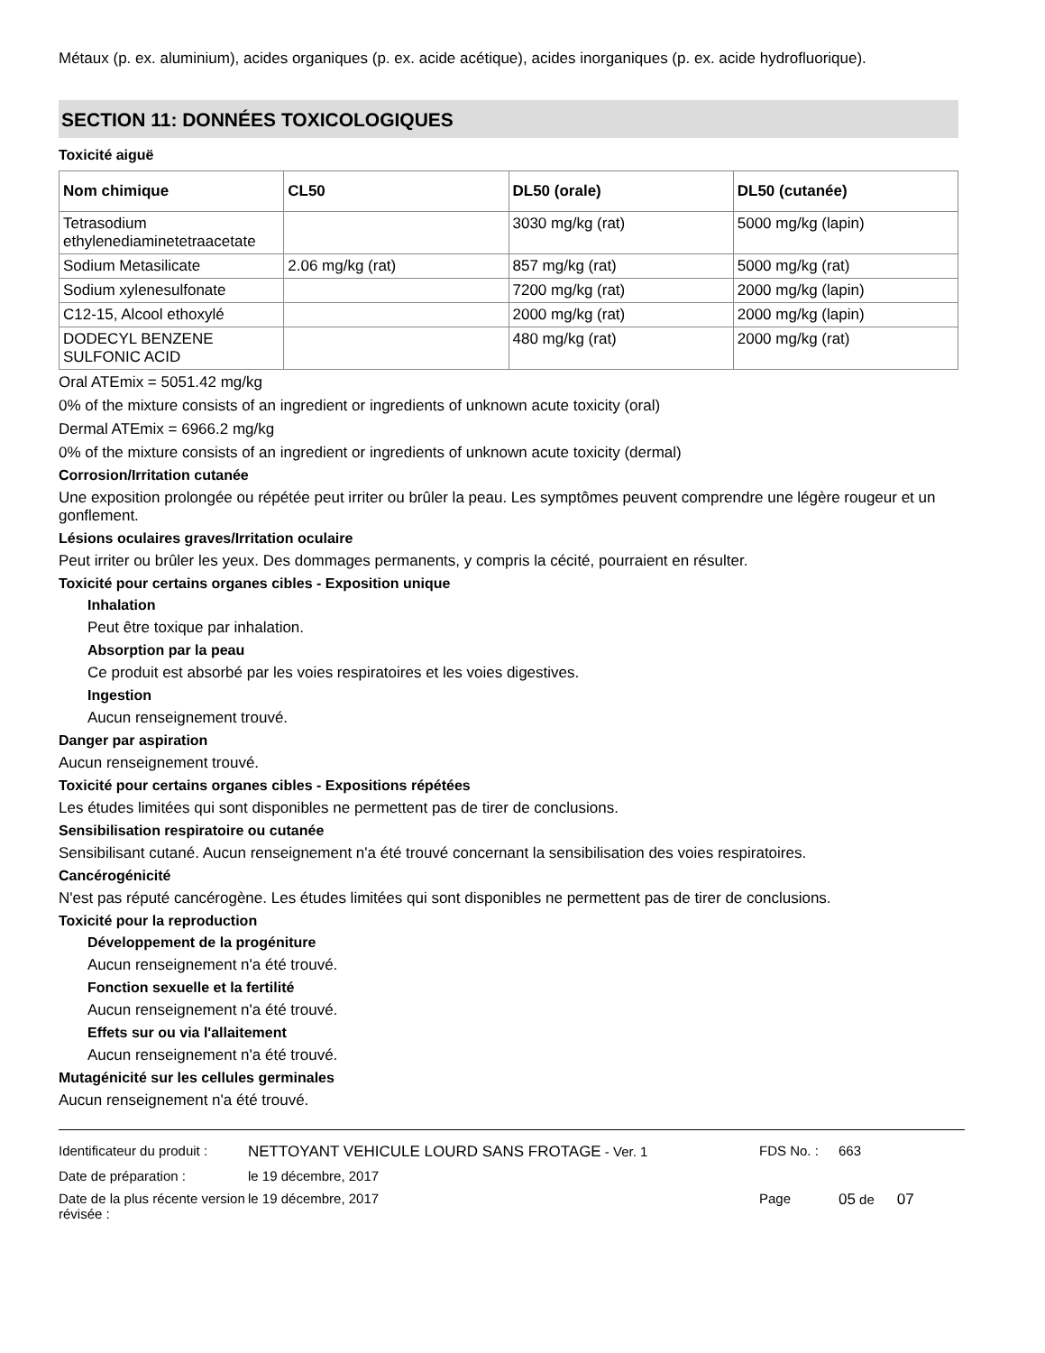Métaux (p. ex. aluminium), acides organiques (p. ex. acide acétique), acides inorganiques (p. ex. acide hydrofluorique).
SECTION 11: DONNÉES TOXICOLOGIQUES
Toxicité aiguë
| Nom chimique | CL50 | DL50 (orale) | DL50 (cutanée) |
| --- | --- | --- | --- |
| Tetrasodium ethylenediaminetetraacetate | | 3030 mg/kg (rat) | 5000 mg/kg (lapin) |
| Sodium Metasilicate | 2.06 mg/kg (rat) | 857 mg/kg (rat) | 5000 mg/kg (rat) |
| Sodium xylenesulfonate | | 7200 mg/kg (rat) | 2000 mg/kg (lapin) |
| C12-15, Alcool ethoxylé | | 2000 mg/kg (rat) | 2000 mg/kg (lapin) |
| DODECYL BENZENE SULFONIC ACID | | 480 mg/kg (rat) | 2000 mg/kg (rat) |
Oral ATEmix = 5051.42 mg/kg
0% of the mixture consists of an ingredient or ingredients of unknown acute toxicity (oral)
Dermal ATEmix = 6966.2 mg/kg
0% of the mixture consists of an ingredient or ingredients of unknown acute toxicity (dermal)
Corrosion/Irritation cutanée
Une exposition prolongée ou répétée peut irriter ou brûler la peau. Les symptômes peuvent comprendre une légère rougeur et un gonflement.
Lésions oculaires graves/Irritation oculaire
Peut irriter ou brûler les yeux. Des dommages permanents, y compris la cécité, pourraient en résulter.
Toxicité pour certains organes cibles - Exposition unique
Inhalation
Peut être toxique par inhalation.
Absorption par la peau
Ce produit est absorbé par les voies respiratoires et les voies digestives.
Ingestion
Aucun renseignement trouvé.
Danger par aspiration
Aucun renseignement trouvé.
Toxicité pour certains organes cibles - Expositions répétées
Les études limitées qui sont disponibles ne permettent pas de tirer de conclusions.
Sensibilisation respiratoire ou cutanée
Sensibilisant cutané. Aucun renseignement n'a été trouvé concernant la sensibilisation des voies respiratoires.
Cancérogénicité
N'est pas réputé cancérogène. Les études limitées qui sont disponibles ne permettent pas de tirer de conclusions.
Toxicité pour la reproduction
Développement de la progéniture
Aucun renseignement n'a été trouvé.
Fonction sexuelle et la fertilité
Aucun renseignement n'a été trouvé.
Effets sur ou via l'allaitement
Aucun renseignement n'a été trouvé.
Mutagénicité sur les cellules germinales
Aucun renseignement n'a été trouvé.
| Identificateur du produit : | NETTOYANT VEHICULE LOURD SANS FROTAGE - Ver. 1 | FDS No. : | 663 |
| Date de préparation : | le 19 décembre, 2017 | | |
| Date de la plus récente version révisée : | le 19 décembre, 2017 | Page | 05 de 07 |